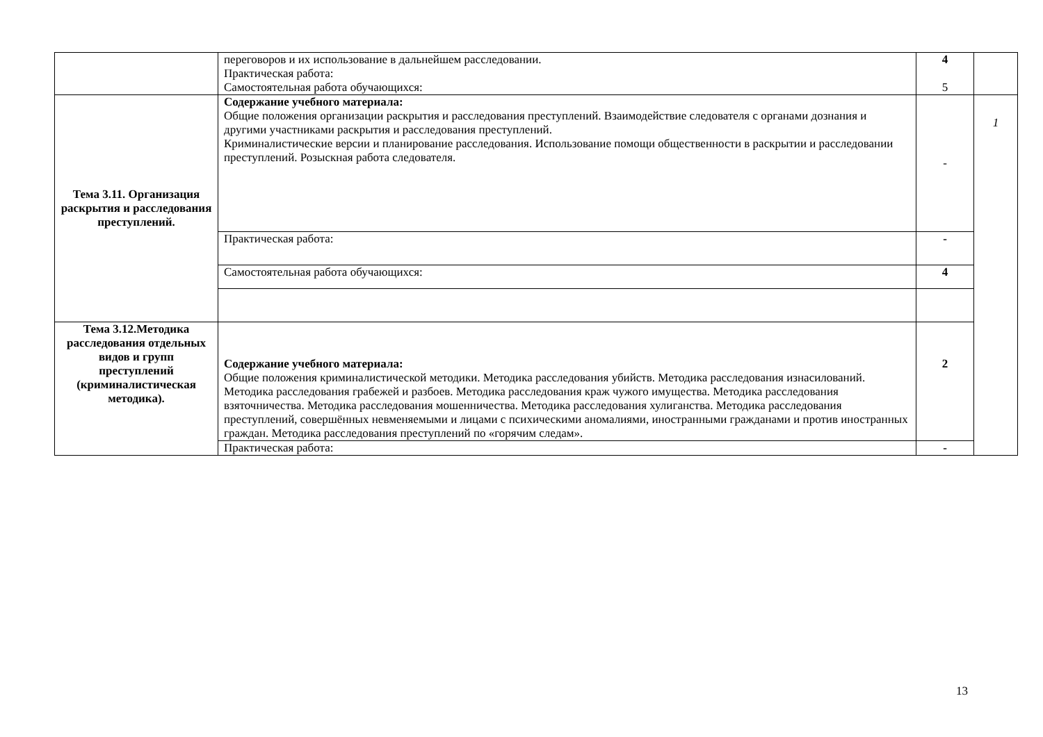| | переговоров и их использование в дальнейшем расследовании. Практическая работа: Самостоятельная работа обучающихся: | 4 5 | |
| Тема 3.11. Организация раскрытия и расследования преступлений. | Содержание учебного материала: Общие положения организации раскрытия и расследования преступлений. Взаимодействие следователя с органами дознания и другими участниками раскрытия и расследования преступлений. Криминалистические версии и планирование расследования. Использование помощи общественности в раскрытии и расследовании преступлений. Розыскная работа следователя. | - | 1 |
| | Практическая работа: | - | |
| | Самостоятельная работа обучающихся: | 4 | |
| Тема 3.12.Методика расследования отдельных видов и групп преступлений (криминалистическая методика). | Содержание учебного материала: Общие положения криминалистической методики. Методика расследования убийств. Методика расследования изнасилований. Методика расследования грабежей и разбоев. Методика расследования краж чужого имущества. Методика расследования взяточничества. Методика расследования мошенничества. Методика расследования хулиганства. Методика расследования преступлений, совершённых невменяемыми и лицами с психическими аномалиями, иностранными гражданами и против иностранных граждан. Методика расследования преступлений по «горячим следам». | 2 | |
| | Практическая работа: | - | |
13